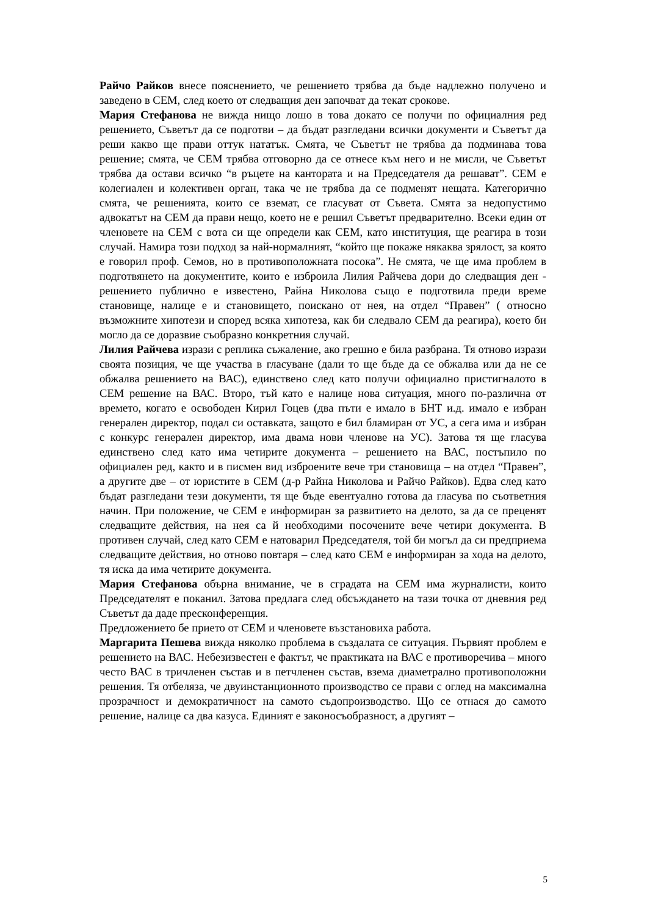Райчо Райков внесе пояснението, че решението трябва да бъде надлежно получено и заведено в СЕМ, след което от следващия ден започват да текат срокове.
Мария Стефанова не вижда нищо лошо в това докато се получи по официалния ред решението, Съветът да се подготви – да бъдат разгледани всички документи и Съветът да реши какво ще прави оттук нататък. Смята, че Съветът не трябва да подминава това решение; смята, че СЕМ трябва отговорно да се отнесе към него и не мисли, че Съветът трябва да остави всичко “в ръцете на кантората и на Председателя да решават”. СЕМ е колегиален и колективен орган, така че не трябва да се подменят нещата. Категорично смята, че решенията, които се вземат, се гласуват от Съвета. Смята за недопустимо адвокатът на СЕМ да прави нещо, което не е решил Съветът предварително. Всеки един от членовете на СЕМ с вота си ще определи как СЕМ, като институция, ще реагира в този случай. Намира този подход за най-нормалният, “който ще покаже някаква зрялост, за която е говорил проф. Семов, но в противоположната посока”. Не смята, че ще има проблем в подготвянето на документите, които е изброила Лилия Райчева дори до следващия ден - решението публично е известено, Райна Николова също е подготвила преди време становище, налице е и становището, поискано от нея, на отдел “Правен” ( относно възможните хипотези и според всяка хипотеза, как би следвало СЕМ да реагира), което би могло да се доразвие съобразно конкретния случай.
Лилия Райчева изрази с реплика съжаление, ако грешно е била разбрана. Тя отново изрази своята позиция, че ще участва в гласуване (дали то ще бъде да се обжалва или да не се обжалва решението на ВАС), единствено след като получи официално пристигналото в СЕМ решение на ВАС. Второ, тъй като е налице нова ситуация, много по-различна от времето, когато е освободен Кирил Гоцев (два пъти е имало в БНТ и.д. имало е избран генерален директор, подал си оставката, защото е бил бламиран от УС, а сега има и избран с конкурс генерален директор, има двама нови членове на УС). Затова тя ще гласува единствено след като има четирите документа – решението на ВАС, постъпило по официален ред, както и в писмен вид изброените вече три становища – на отдел “Правен”, а другите две – от юристите в СЕМ (д-р Райна Николова и Райчо Райков). Едва след като бъдат разгледани тези документи, тя ще бъде евентуално готова да гласува по съответния начин. При положение, че СЕМ е информиран за развитието на делото, за да се преценят следващите действия, на нея са й необходими посочените вече четири документа. В противен случай, след като СЕМ е натоварил Председателя, той би могъл да си предприема следващите действия, но отново повтаря – след като СЕМ е информиран за хода на делото, тя иска да има четирите документа.
Мария Стефанова обърна внимание, че в сградата на СЕМ има журналисти, които Председателят е поканил. Затова предлага след обсъждането на тази точка от дневния ред Съветът да даде пресконференция.
Предложението бе прието от СЕМ и членовете възстановиха работа.
Маргарита Пешева вижда няколко проблема в създалата се ситуация. Първият проблем е решението на ВАС. Небезизвестен е фактът, че практиката на ВАС е противоречива – много често ВАС в тричленен състав и в петчленен състав, взема диаметрално противоположни решения. Тя отбеляза, че двуинстанционното производство се прави с оглед на максимална прозрачност и демократичност на самото съдопроизводство. Що се отнася до самото решение, налице са два казуса. Единият е законосъобразност, а другият –
5